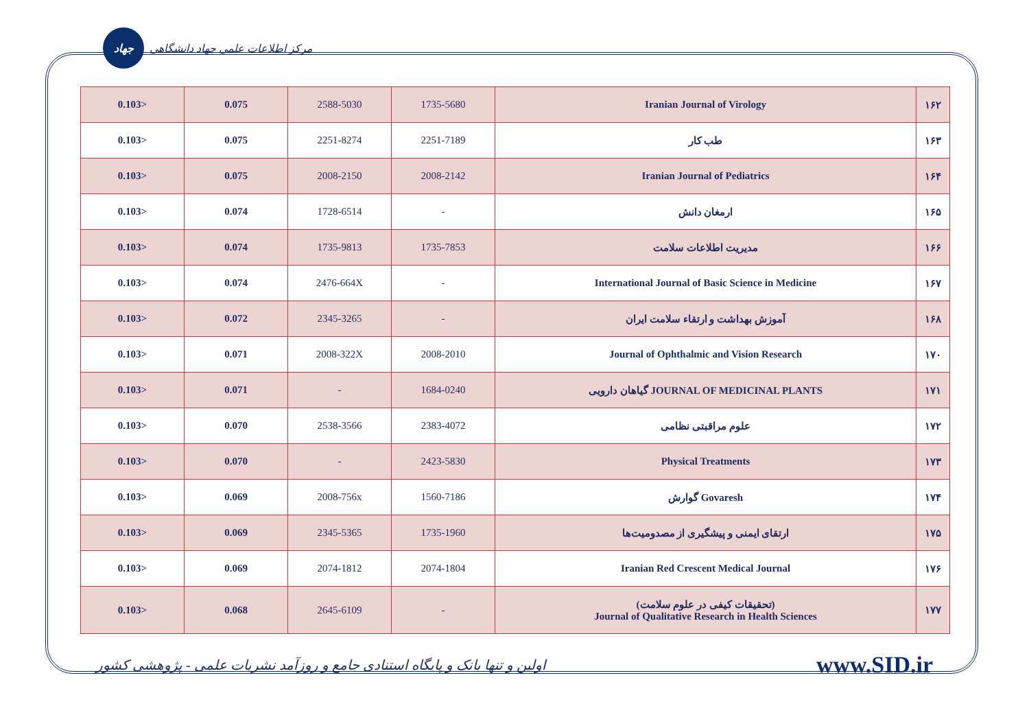جهاد
مرکز اطلاعات علمی جهاد دانشگاهی
| 0.103> | 0.075 | 2588-5030 | 1735-5680 | Iranian Journal of Virology | ۱۶۲ |
| 0.103> | 0.075 | 2251-8274 | 2251-7189 | طب کار | ۱۶۳ |
| 0.103> | 0.075 | 2008-2150 | 2008-2142 | Iranian Journal of Pediatrics | ۱۶۴ |
| 0.103> | 0.074 | 1728-6514 | - | ارمغان دانش | ۱۶۵ |
| 0.103> | 0.074 | 1735-9813 | 1735-7853 | مدیریت اطلاعات سلامت | ۱۶۶ |
| 0.103> | 0.074 | 2476-664X | - | International Journal of Basic Science in Medicine | ۱۶۷ |
| 0.103> | 0.072 | 2345-3265 | - | آموزش بهداشت و ارتقاء سلامت ایران | ۱۶۸ |
| 0.103> | 0.071 | 2008-322X | 2008-2010 | Journal of Ophthalmic and Vision Research | ۱۷۰ |
| 0.103> | 0.071 | - | 1684-0240 | گیاهان دارویی JOURNAL OF MEDICINAL PLANTS | ۱۷۱ |
| 0.103> | 0.070 | 2538-3566 | 2383-4072 | علوم مراقبتی نظامی | ۱۷۲ |
| 0.103> | 0.070 | - | 2423-5830 | Physical Treatments | ۱۷۳ |
| 0.103> | 0.069 | 2008-756x | 1560-7186 | گوارش Govaresh | ۱۷۴ |
| 0.103> | 0.069 | 2345-5365 | 1735-1960 | ارتقای ایمنی و پیشگیری از مصدومیت‌ها | ۱۷۵ |
| 0.103> | 0.069 | 2074-1812 | 2074-1804 | Iranian Red Crescent Medical Journal | ۱۷۶ |
| 0.103> | 0.068 | 2645-6109 | - | (تحقیقات کیفی در علوم سلامت) Journal of Qualitative Research in Health Sciences | ۱۷۷ |
اولین و تنها بانک و پایگاه استنادی جامع و روزآمد نشریات علمی - پژوهشی کشور www.SID.ir